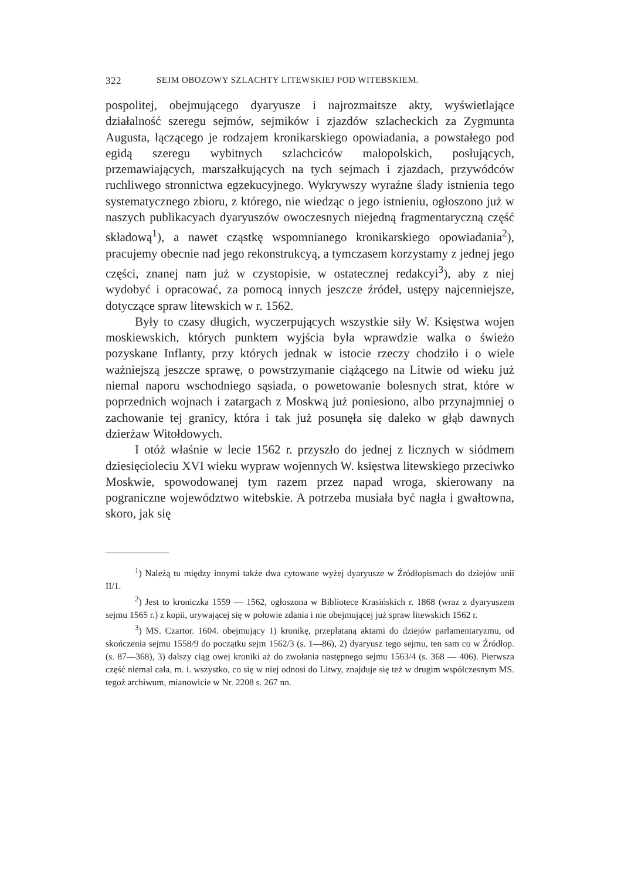322 SEJM OBOZOWY SZLACHTY LITEWSKIEJ POD WITEBSKIEM.
pospolitej, obejmującego dyaryusze i najrozmaitsze akty, wyświetlające działalność szeregu sejmów, sejmików i zjazdów szlacheckich za Zygmunta Augusta, łączącego je rodzajem kronikarskiego opowiadania, a powstałego pod egidą szeregu wybitnych szlachciców małopolskich, posłujących, przemawiających, marszałkujących na tych sejmach i zjazdach, przywódców ruchliwego stronnictwa egzekucyjnego. Wykrywszy wyraźne ślady istnienia tego systematycznego zbioru, z którego, nie wiedząc o jego istnieniu, ogłoszono już w naszych publikacyach dyaryuszów owoczesnych niejedną fragmentaryczną część składową<sup>1</sup>), a nawet cząstkę wspomnianego kronikarskiego opowiadania<sup>2</sup>), pracujemy obecnie nad jego rekonstrukcyą, a tymczasem korzystamy z jednej jego części, znanej nam już w czystopisie, w ostatecznej redakcyi<sup>3</sup>), aby z niej wydobyć i opracować, za pomocą innych jeszcze źródeł, ustępy najcenniejsze, dotyczące spraw litewskich w r. 1562.
Były to czasy długich, wyczerpujących wszystkie siły W. Księstwa wojen moskiewskich, których punktem wyjścia była wprawdzie walka o świeżo pozyskane Inflanty, przy których jednak w istocie rzeczy chodziło i o wiele ważniejszą jeszcze sprawę, o powstrzymanie ciążącego na Litwie od wieku już niemal naporu wschodniego sąsiada, o powetowanie bolesnych strat, które w poprzednich wojnach i zatargach z Moskwą już poniesiono, albo przynajmniej o zachowanie tej granicy, która i tak już posunęła się daleko w głąb dawnych dzierżaw Witołdowych.
I otóż właśnie w lecie 1562 r. przyszło do jednej z licznych w siódmem dziesięcioleciu XVI wieku wypraw wojennych W. księstwa litewskiego przeciwko Moskwie, spowodowanej tym razem przez napad wroga, skierowany na pograniczne województwo witebskie. A potrzeba musiała być nagła i gwałtowna, skoro, jak się
<sup>1</sup>) Należą tu między innymi także dwa cytowane wyżej dyaryusze w Źródłopismach do dziejów unii II/1.
<sup>2</sup>) Jest to kroniczka 1559 — 1562, ogłoszona w Bibliotece Krasińskich r. 1868 (wraz z dyaryuszem sejmu 1565 r.) z kopii, urywającej się w połowie zdania i nie obejmującej już spraw litewskich 1562 r.
<sup>3</sup>) MS. Czartor. 1604. obejmujący 1) kronikę, przeplataną aktami do dziejów parlamentaryzmu, od skończenia sejmu 1558/9 do początku sejm 1562/3 (s. 1—86), 2) dyaryusz tego sejmu, ten sam co w Źródłop. (s. 87—368), 3) dalszy ciąg owej kroniki aż do zwołania następnego sejmu 1563/4 (s. 368 — 406). Pierwsza część niemal cała, m. i. wszystko, co się w niej odnosi do Litwy, znajduje się też w drugim współczesnym MS. tegoż archiwum, mianowicie w Nr. 2208 s. 267 nn.